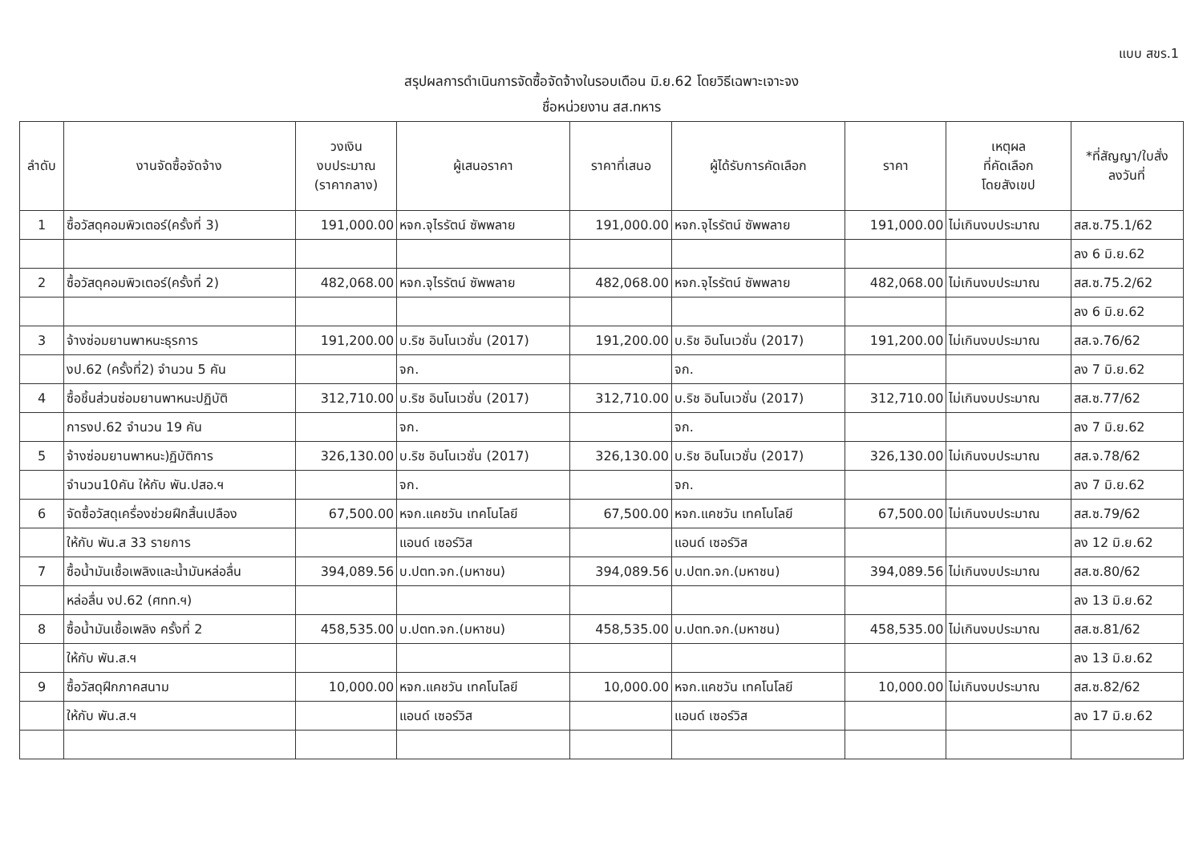แบบ สขร.1
สรุปผลการดำเนินการจัดซื้อจัดจ้างในรอบเดือน มิ.ย.62 โดยวิธีเฉพาะเจาะจง
ชื่อหน่วยงาน สส.ทหาร
| ลำดับ | งานจัดซื้อจัดจ้าง | วงเงิน งบประมาณ (ราคากลาง) | ผู้เสนอราคา | ราคาที่เสนอ | ผู้ได้รับการคัดเลือก | ราคา | เหตุผล ที่คัดเลือก โดยสังเขป | *ที่สัญญา/ใบสั่ง ลงวันที่ |
| --- | --- | --- | --- | --- | --- | --- | --- | --- |
| 1 | ซื้อวัสดุคอมพิวเตอร์(ครั้งที่ 3) | 191,000.00 | หจก.จุไรรัตน์ ซัพพลาย | 191,000.00 | หจก.จุไรรัตน์ ซัพพลาย | 191,000.00 | ไม่เกินงบประมาณ | สส.ซ.75.1/62 |
| | | | | | | | | ลง 6 มิ.ย.62 |
| 2 | ซื้อวัสดุคอมพิวเตอร์(ครั้งที่ 2) | 482,068.00 | หจก.จุไรรัตน์ ซัพพลาย | 482,068.00 | หจก.จุไรรัตน์ ซัพพลาย | 482,068.00 | ไม่เกินงบประมาณ | สส.ซ.75.2/62 |
| | | | | | | | | ลง 6 มิ.ย.62 |
| 3 | จ้างซ่อมยานพาหนะธุรการ | 191,200.00 | บ.ริช อินโนเวชั่น (2017) | 191,200.00 | บ.ริช อินโนเวชั่น (2017) | 191,200.00 | ไม่เกินงบประมาณ | สส.จ.76/62 |
| | งป.62 (ครั้งที่2) จำนวน 5 คัน | | จก. | | จก. | | | ลง 7 มิ.ย.62 |
| 4 | ซื้อชิ้นส่วนซ่อมยานพาหนะปฏิบัติ | 312,710.00 | บ.ริช อินโนเวชั่น (2017) | 312,710.00 | บ.ริช อินโนเวชั่น (2017) | 312,710.00 | ไม่เกินงบประมาณ | สส.ซ.77/62 |
| | การงป.62 จำนวน 19 คัน | | จก. | | จก. | | | ลง 7 มิ.ย.62 |
| 5 | จ้างซ่อมยานพาหนะ)ฏิบัติการ | 326,130.00 | บ.ริช อินโนเวชั่น (2017) | 326,130.00 | บ.ริช อินโนเวชั่น (2017) | 326,130.00 | ไม่เกินงบประมาณ | สส.จ.78/62 |
| | จำนวน10คัน ให้กับ พัน.ปสอ.ฯ | | จก. | | จก. | | | ลง 7 มิ.ย.62 |
| 6 | จัดซื้อวัสดุเครื่องช่วยฝึกสิ้นเปลือง | 67,500.00 | หจก.แคชวัน เทคโนโลยี | 67,500.00 | หจก.แคชวัน เทคโนโลยี | 67,500.00 | ไม่เกินงบประมาณ | สส.ซ.79/62 |
| | ให้กับ พัน.ส 33 รายการ | | แอนด์ เซอร์วิส | | แอนด์ เซอร์วิส | | | ลง 12 มิ.ย.62 |
| 7 | ซื้อน้ำมันเชื้อเพลิงและน้ำมันหล่อลื่น | 394,089.56 | บ.ปตท.จก.(มหาชน) | 394,089.56 | บ.ปตท.จก.(มหาชน) | 394,089.56 | ไม่เกินงบประมาณ | สส.ซ.80/62 |
| | หล่อลื่น งป.62 (ศทท.ฯ) | | | | | | | ลง 13 มิ.ย.62 |
| 8 | ซื้อน้ำมันเชื้อเพลิง ครั้งที่ 2 | 458,535.00 | บ.ปตท.จก.(มหาชน) | 458,535.00 | บ.ปตท.จก.(มหาชน) | 458,535.00 | ไม่เกินงบประมาณ | สส.ซ.81/62 |
| | ให้กับ พัน.ส.ฯ | | | | | | | ลง 13 มิ.ย.62 |
| 9 | ซื้อวัสดุฝึกภาคสนาม | 10,000.00 | หจก.แคชวัน เทคโนโลยี | 10,000.00 | หจก.แคชวัน เทคโนโลยี | 10,000.00 | ไม่เกินงบประมาณ | สส.ซ.82/62 |
| | ให้กับ พัน.ส.ฯ | | แอนด์ เซอร์วิส | | แอนด์ เซอร์วิส | | | ลง 17 มิ.ย.62 |